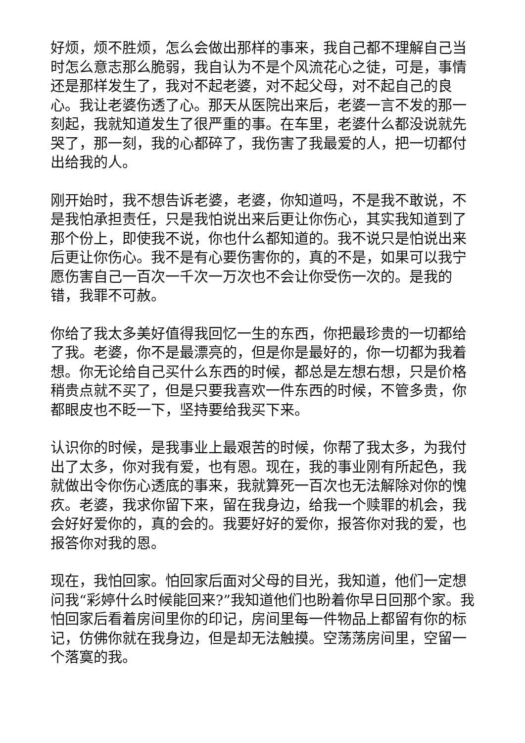好烦，烦不胜烦，怎么会做出那样的事来，我自己都不理解自己当时怎么意志那么脆弱，我自认为不是个风流花心之徒，可是，事情还是那样发生了，我对不起老婆，对不起父母，对不起自己的良心。我让老婆伤透了心。那天从医院出来后，老婆一言不发的那一刻起，我就知道发生了很严重的事。在车里，老婆什么都没说就先哭了，那一刻，我的心都碎了，我伤害了我最爱的人，把一切都付出给我的人。
刚开始时，我不想告诉老婆，老婆，你知道吗，不是我不敢说，不是我怕承担责任，只是我怕说出来后更让你伤心，其实我知道到了那个份上，即使我不说，你也什么都知道的。我不说只是怕说出来后更让你伤心。我不是有心要伤害你的，真的不是，如果可以我宁愿伤害自己一百次一千次一万次也不会让你受伤一次的。是我的错，我罪不可赦。
你给了我太多美好值得我回忆一生的东西，你把最珍贵的一切都给了我。老婆，你不是最漂亮的，但是你是最好的，你一切都为我着想。你无论给自己买什么东西的时候，都总是左想右想，只是价格稍贵点就不买了，但是只要我喜欢一件东西的时候，不管多贵，你都眼皮也不眨一下，坚持要给我买下来。
认识你的时候，是我事业上最艰苦的时候，你帮了我太多，为我付出了太多，你对我有爱，也有恩。现在，我的事业刚有所起色，我就做出令你伤心透底的事来，我就算死一百次也无法解除对你的愧疚。老婆，我求你留下来，留在我身边，给我一个赎罪的机会，我会好好爱你的，真的会的。我要好好的爱你，报答你对我的爱，也报答你对我的恩。
现在，我怕回家。怕回家后面对父母的目光，我知道，他们一定想问我“彩婷什么时候能回来?”我知道他们也盼着你早日回那个家。我怕回家后看着房间里你的印记，房间里每一件物品上都留有你的标记，仿佛你就在我身边，但是却无法触摸。空荡荡房间里，空留一个落寞的我。